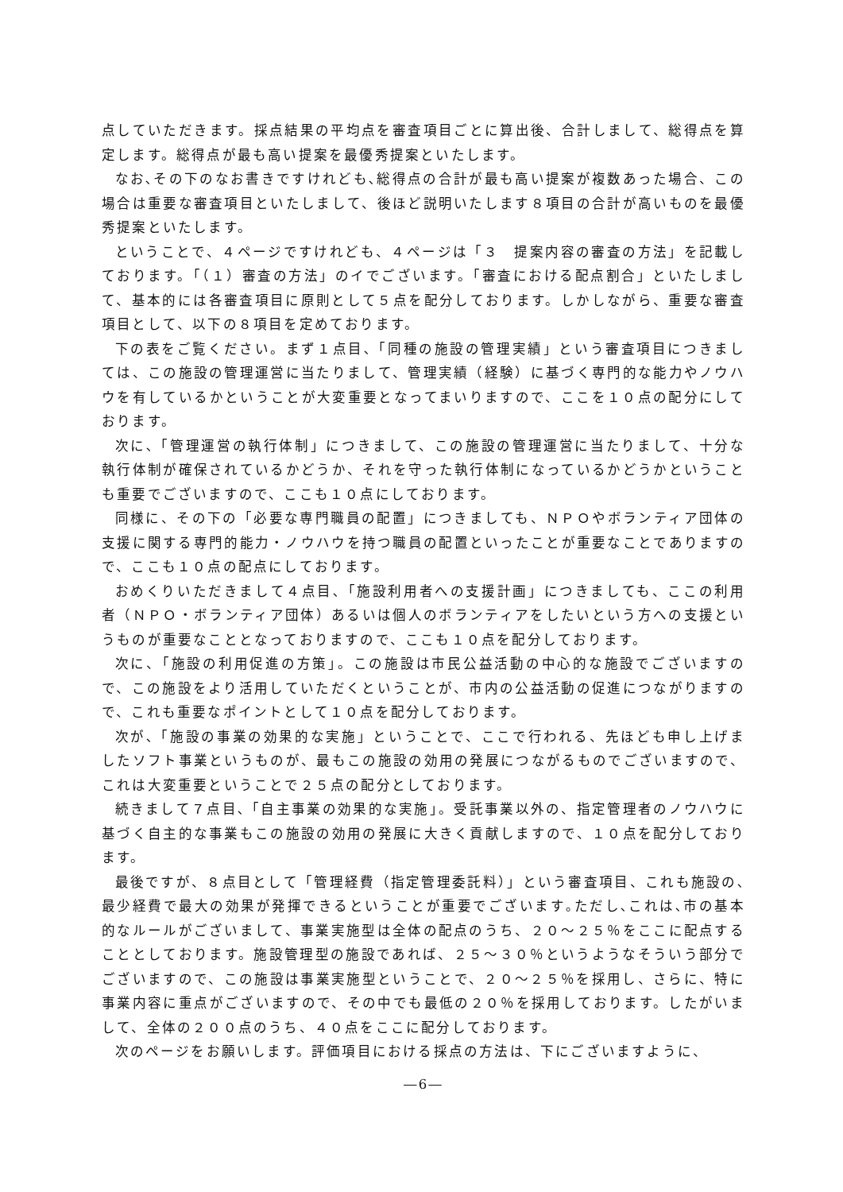点していただきます。採点結果の平均点を審査項目ごとに算出後、合計しまして、総得点を算定します。総得点が最も高い提案を最優秀提案といたします。
なお､その下のなお書きですけれども､総得点の合計が最も高い提案が複数あった場合、この場合は重要な審査項目といたしまして、後ほど説明いたします８項目の合計が高いものを最優秀提案といたします。
ということで、４ページですけれども、４ページは「３　提案内容の審査の方法」を記載しております。「（１）審査の方法」のイでございます。「審査における配点割合」といたしまして、基本的には各審査項目に原則として５点を配分しております。しかしながら、重要な審査項目として、以下の８項目を定めております。
下の表をご覧ください。まず１点目､「同種の施設の管理実績」という審査項目につきましては、この施設の管理運営に当たりまして、管理実績（経験）に基づく専門的な能力やノウハウを有しているかということが大変重要となってまいりますので、ここを１０点の配分にしております。
次に､「管理運営の執行体制」につきまして、この施設の管理運営に当たりまして、十分な執行体制が確保されているかどうか、それを守った執行体制になっているかどうかということも重要でございますので、ここも１０点にしております。
同様に、その下の「必要な専門職員の配置」につきましても、ＮＰＯやボランティア団体の支援に関する専門的能力・ノウハウを持つ職員の配置といったことが重要なことでありますので、ここも１０点の配点にしております。
おめくりいただきまして４点目､「施設利用者への支援計画」につきましても、ここの利用者（ＮＰＯ・ボランティア団体）あるいは個人のボランティアをしたいという方への支援というものが重要なこととなっておりますので、ここも１０点を配分しております。
次に、「施設の利用促進の方策」。この施設は市民公益活動の中心的な施設でございますので、この施設をより活用していただくということが、市内の公益活動の促進につながりますので、これも重要なポイントとして１０点を配分しております。
次が､「施設の事業の効果的な実施」ということで、ここで行われる、先ほども申し上げましたソフト事業というものが、最もこの施設の効用の発展につながるものでございますので、これは大変重要ということで２５点の配分としております。
続きまして７点目､「自主事業の効果的な実施」。受託事業以外の、指定管理者のノウハウに基づく自主的な事業もこの施設の効用の発展に大きく貢献しますので、１０点を配分しております。
最後ですが、８点目として「管理経費（指定管理委託料）」という審査項目、これも施設の､最少経費で最大の効果が発揮できるということが重要でございます｡ただし､これは､市の基本的なルールがございまして、事業実施型は全体の配点のうち、２０～２５％をここに配点することとしております。施設管理型の施設であれば、２５～３０％というようなそういう部分でございますので、この施設は事業実施型ということで、２０～２５％を採用し、さらに、特に事業内容に重点がございますので、その中でも最低の２０％を採用しております。したがいまして、全体の２００点のうち、４０点をここに配分しております。
次のページをお願いします。評価項目における採点の方法は、下にございますように、
―6―